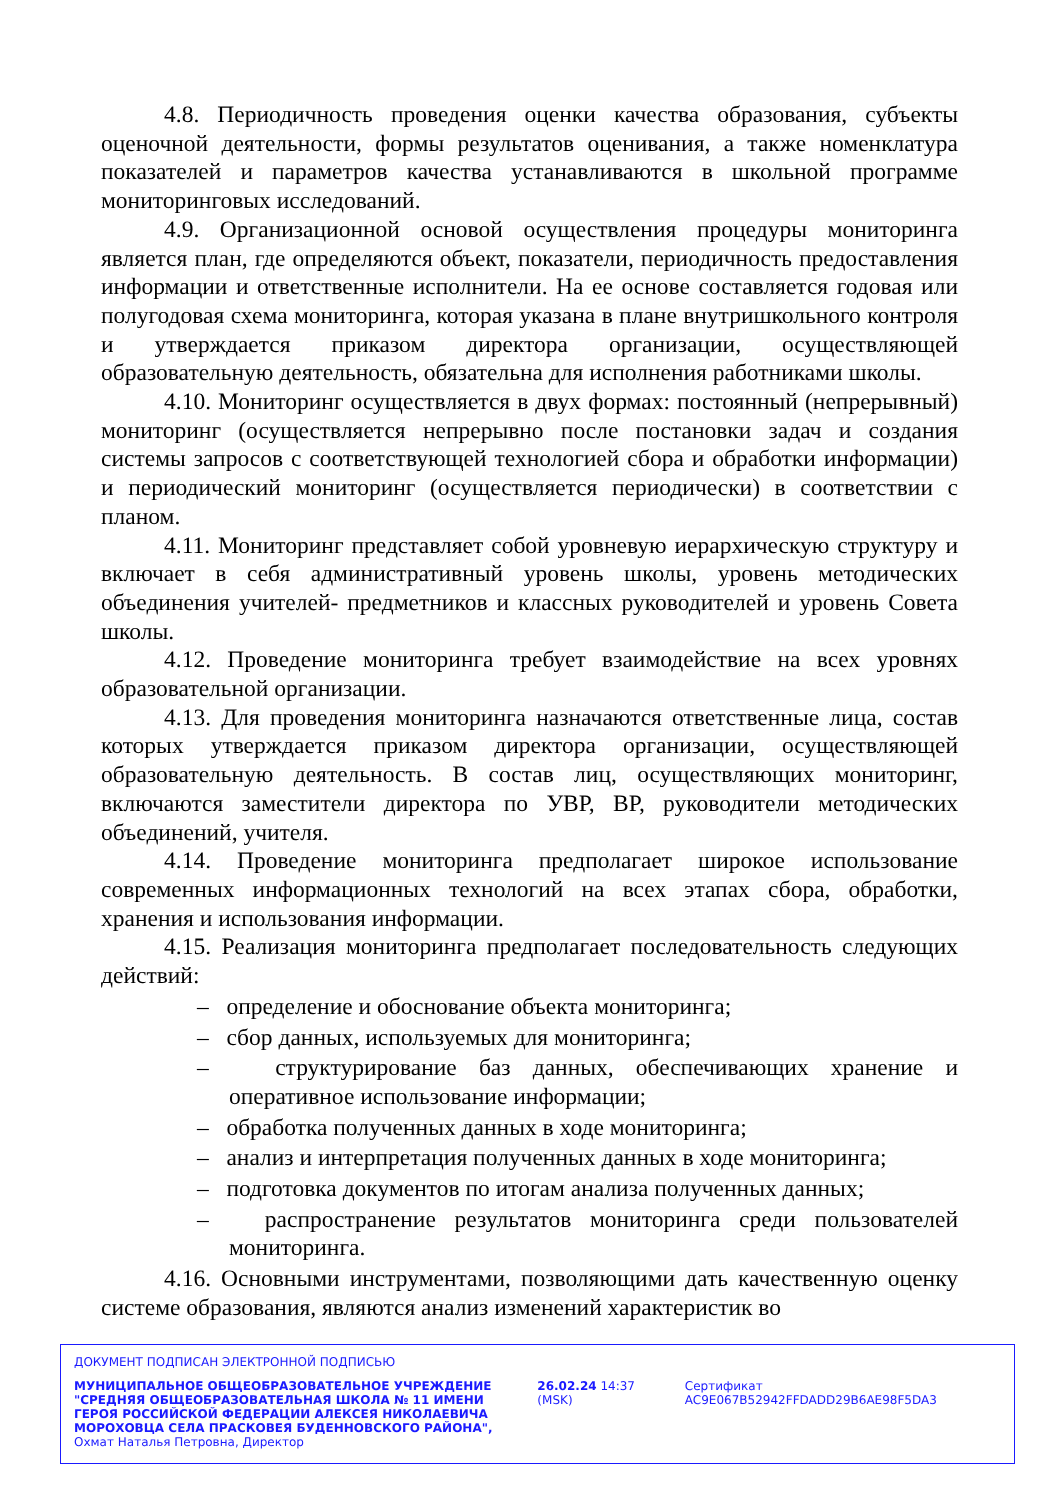4.8. Периодичность проведения оценки качества образования, субъекты оценочной деятельности, формы результатов оценивания, а также номенклатура показателей и параметров качества устанавливаются в школьной программе мониторинговых исследований.
4.9. Организационной основой осуществления процедуры мониторинга является план, где определяются объект, показатели, периодичность предоставления информации и ответственные исполнители. На ее основе составляется годовая или полугодовая схема мониторинга, которая указана в плане внутришкольного контроля и утверждается приказом директора организации, осуществляющей образовательную деятельность, обязательна для исполнения работниками школы.
4.10. Мониторинг осуществляется в двух формах: постоянный (непрерывный) мониторинг (осуществляется непрерывно после постановки задач и создания системы запросов с соответствующей технологией сбора и обработки информации) и периодический мониторинг (осуществляется периодически) в соответствии с планом.
4.11. Мониторинг представляет собой уровневую иерархическую структуру и включает в себя административный уровень школы, уровень методических объединения учителей- предметников и классных руководителей и уровень Совета школы.
4.12. Проведение мониторинга требует взаимодействие на всех уровнях образовательной организации.
4.13. Для проведения мониторинга назначаются ответственные лица, состав которых утверждается приказом директора организации, осуществляющей образовательную деятельность. В состав лиц, осуществляющих мониторинг, включаются заместители директора по УВР, ВР, руководители методических объединений, учителя.
4.14. Проведение мониторинга предполагает широкое использование современных информационных технологий на всех этапах сбора, обработки, хранения и использования информации.
4.15. Реализация мониторинга предполагает последовательность следующих действий:
– определение и обоснование объекта мониторинга;
– сбор данных, используемых для мониторинга;
– структурирование баз данных, обеспечивающих хранение и оперативное использование информации;
– обработка полученных данных в ходе мониторинга;
– анализ и интерпретация полученных данных в ходе мониторинга;
– подготовка документов по итогам анализа полученных данных;
– распространение результатов мониторинга среди пользователей мониторинга.
4.16. Основными инструментами, позволяющими дать качественную оценку системе образования, являются анализ изменений характеристик во
ДОКУМЕНТ ПОДПИСАН ЭЛЕКТРОННОЙ ПОДПИСЬЮ
МУНИЦИПАЛЬНОЕ ОБЩЕОБРАЗОВАТЕЛЬНОЕ УЧРЕЖДЕНИЕ "СРЕДНЯЯ ОБЩЕОБРАЗОВАТЕЛЬНАЯ ШКОЛА № 11 ИМЕНИ ГЕРОЯ РОССИЙСКОЙ ФЕДЕРАЦИИ АЛЕКСЕЯ НИКОЛАЕВИЧА МОРОХОВЦА СЕЛА ПРАСКОВЕЯ БУДЕННОВСКОГО РАЙОНА", Охмат Наталья Петровна, Директор
26.02.24 14:37 (MSK) Сертификат AC9E067B52942FFDADD29B6AE98F5DA3